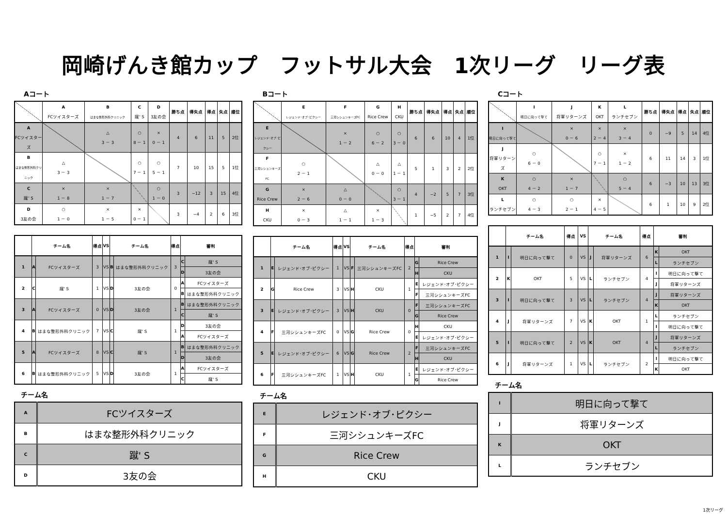岡崎げんき館カップ　フットサル大会　1次リーグ　リーグ表
Aコート
| | A FCツイスターズ | B はまな整形外科クリニック | C 蹴' S | D 3友の会 | 勝ち点 | 得失点 | 得点 | 失点 | 順位 |
| --- | --- | --- | --- | --- | --- | --- | --- | --- | --- |
| A FCツイスターズ | | △ 3 － 3 | ○ 8 － 1 | × 0 － 1 | 4 | 6 | 11 | 5 | 2位 |
| B はまな整形外科クリニック | △ 3 － 3 | | ○ 7 － 1 | ○ 5 － 1 | 7 | 10 | 15 | 5 | 1位 |
| C 蹴' S | × 1 － 8 | × 1 － 7 | | ○ 1 － 0 | 3 | −12 | 3 | 15 | 4位 |
| D 3友の会 | ○ 1 － 0 | × 1 － 5 | × 0 － 1 | | 3 | −4 | 2 | 6 | 3位 |
| | チーム名 | | 得点 | VS | チーム名 | | 得点 | 審判 | |
| --- | --- | --- | --- | --- | --- | --- | --- | --- | --- |
| 1 | A | FCツイスターズ | 3 | VS | B | はまな整形外科クリニック | 3 | C | 蹴' S |
| | | | | | | | | D | 3友の会 |
| 2 | C | 蹴' S | 1 | VS | D | 3友の会 | 0 | A | FCツイスターズ |
| | | | | | | | | B | はまな整形外科クリニック |
| 3 | A | FCツイスターズ | 0 | VS | D | 3友の会 | 1 | B | はまな整形外科クリニック |
| | | | | | | | | C | 蹴' S |
| 4 | B | はまな整形外科クリニック | 7 | VS | C | 蹴' S | 1 | D | 3友の会 |
| | | | | | | | | A | FCツイスターズ |
| 5 | A | FCツイスターズ | 8 | VS | C | 蹴' S | 1 | B | はまな整形外科クリニック |
| | | | | | | | | D | 3友の会 |
| 6 | B | はまな整形外科クリニック | 5 | VS | D | 3友の会 | 1 | A | FCツイスターズ |
| | | | | | | | | C | 蹴' S |
チーム名
| A | FCツイスターズ |
| B | はまな整形外科クリニック |
| C | 蹴' S |
| D | 3友の会 |
Bコート
| | E レジェンド･オブ･ピクシー | F 三河シシュンキーズFC | G Rice Crew | H CKU | 勝ち点 | 得失点 | 得点 | 失点 | 順位 |
| --- | --- | --- | --- | --- | --- | --- | --- | --- | --- |
| E レジェンド･オブ･ピクシー | | × 1 － 2 | ○ 6 － 2 | ○ 3 － 0 | 6 | 6 | 10 | 4 | 1位 |
| F 三河シシュンキーズFC | ○ 2 － 1 | | △ 0 － 0 | △ 1 － 1 | 5 | 1 | 3 | 2 | 2位 |
| G Rice Crew | × 2 － 6 | △ 0 － 0 | | ○ 3 － 1 | 4 | −2 | 5 | 7 | 3位 |
| H CKU | × 0 － 3 | △ 1 － 1 | × 1 － 3 | | 1 | −5 | 2 | 7 | 4位 |
| | チーム名 | | 得点 | VS | チーム名 | | 得点 | 審判 | |
| --- | --- | --- | --- | --- | --- | --- | --- | --- | --- |
| 1 | E | レジェンド･オブ･ピクシー | 1 | VS | F | 三河シシュンキーズFC | 2 | G | Rice Crew |
| | | | | | | | | H | CKU |
| 2 | G | Rice Crew | 3 | VS | H | CKU | 1 | E | レジェンド･オブ･ピクシー |
| | | | | | | | | F | 三河シシュンキーズFC |
| 3 | E | レジェンド･オブ･ピクシー | 3 | VS | H | CKU | 0 | F | 三河シシュンキーズFC |
| | | | | | | | | G | Rice Crew |
| 4 | F | 三河シシュンキーズFC | 0 | VS | G | Rice Crew | 0 | H | CKU |
| | | | | | | | | E | レジェンド･オブ･ピクシー |
| 5 | E | レジェンド･オブ･ピクシー | 6 | VS | G | Rice Crew | 2 | F | 三河シシュンキーズFC |
| | | | | | | | | H | CKU |
| 6 | F | 三河シシュンキーズFC | 1 | VS | H | CKU | 1 | E | レジェンド･オブ･ピクシー |
| | | | | | | | | G | Rice Crew |
チーム名
| E | レジェンド･オブ･ピクシー |
| F | 三河シシュンキーズFC |
| G | Rice Crew |
| H | CKU |
Cコート
| | I 明日に向って撃て | J 将軍リターンズ | K OKT | L ランチセブン | 勝ち点 | 得失点 | 得点 | 失点 | 順位 |
| --- | --- | --- | --- | --- | --- | --- | --- | --- | --- |
| I 明日に向って撃て | | × 0 － 6 | × 2 － 4 | × 3 － 4 | 0 | −9 | 5 | 14 | 4位 |
| J 将軍リターンズ | ○ 6 － 0 | | ○ 7 － 1 | × 1 － 2 | 6 | 11 | 14 | 3 | 1位 |
| K OKT | ○ 4 － 2 | × 1 － 7 | | ○ 5 － 4 | 6 | −3 | 10 | 13 | 3位 |
| L ランチセブン | ○ 4 － 3 | ○ 2 － 1 | × 4 － 5 | | 6 | 1 | 10 | 9 | 2位 |
| | チーム名 | | 得点 | VS | チーム名 | | 得点 | 審判 | |
| --- | --- | --- | --- | --- | --- | --- | --- | --- | --- |
| 1 | I | 明日に向って撃て | 0 | VS | J | 将軍リターンズ | 6 | K | OKT |
| | | | | | | | | L | ランチセブン |
| 2 | K | OKT | 5 | VS | L | ランチセブン | 4 | I | 明日に向って撃て |
| | | | | | | | | J | 将軍リターンズ |
| 3 | I | 明日に向って撃て | 3 | VS | L | ランチセブン | 4 | J | 将軍リターンズ |
| | | | | | | | | K | OKT |
| 4 | J | 将軍リターンズ | 7 | VS | K | OKT | 1 | L | ランチセブン |
| | | | | | | | | I | 明日に向って撃て |
| 5 | I | 明日に向って撃て | 2 | VS | K | OKT | 4 | J | 将軍リターンズ |
| | | | | | | | | L | ランチセブン |
| 6 | J | 将軍リターンズ | 1 | VS | L | ランチセブン | 2 | I | 明日に向って撃て |
| | | | | | | | | K | OKT |
チーム名
| I | 明日に向って撃て |
| J | 将軍リターンズ |
| K | OKT |
| L | ランチセブン |
1次リーグ